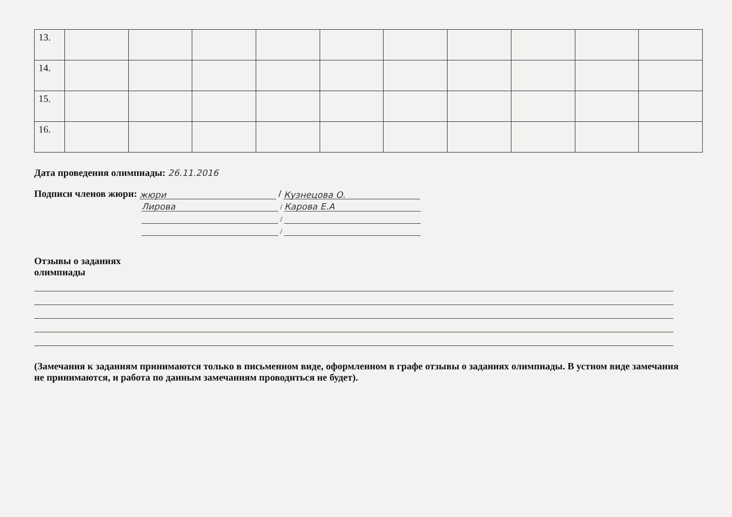| 13. | | | | | | | | | | |
| 14. | | | | | | | | | | |
| 15. | | | | | | | | | | |
| 16. | | | | | | | | | | |
Дата проведения олимпиады: 26.11.2016
Подписи членов жюри: жюри / Кузнецова О.
Лирова / Карова Е.А
/
/
Отзывы о заданиях
олимпиады
(Замечания к заданиям принимаются только в письменном виде, оформленном в графе отзывы о заданиях олимпиады. В устном виде замечания не принимаются, и работа по данным замечаниям проводиться не будет).